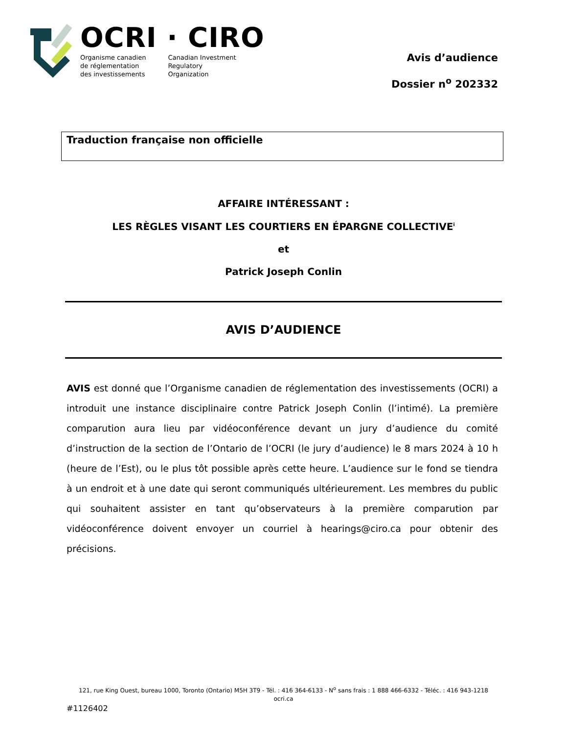OCRI · CIRO
Organisme canadien
de réglementation
des investissements
Canadian Investment
Regulatory
Organization
Avis d’audience
Dossier n<sup>o</sup> 202332
Traduction française non officielle
AFFAIRE INTÉRESSANT :
LES RÈGLES VISANT LES COURTIERS EN ÉPARGNE COLLECTIVE<sup>i</sup>
et
Patrick Joseph Conlin
AVIS D’AUDIENCE
AVIS est donné que l’Organisme canadien de réglementation des investissements (OCRI) a introduit une instance disciplinaire contre Patrick Joseph Conlin (l’intimé). La première comparution aura lieu par vidéoconférence devant un jury d’audience du comité d’instruction de la section de l’Ontario de l’OCRI (le jury d’audience) le 8 mars 2024 à 10 h (heure de l’Est), ou le plus tôt possible après cette heure. L’audience sur le fond se tiendra à un endroit et à une date qui seront communiqués ultérieurement. Les membres du public qui souhaitent assister en tant qu’observateurs à la première comparution par vidéoconférence doivent envoyer un courriel à hearings@ciro.ca pour obtenir des précisions.
121, rue King Ouest, bureau 1000, Toronto (Ontario) M5H 3T9 - Tél. : 416 364-6133 - N<sup>o</sup> sans frais : 1 888 466-6332 - Téléc. : 416 943-1218
ocri.ca
#1126402